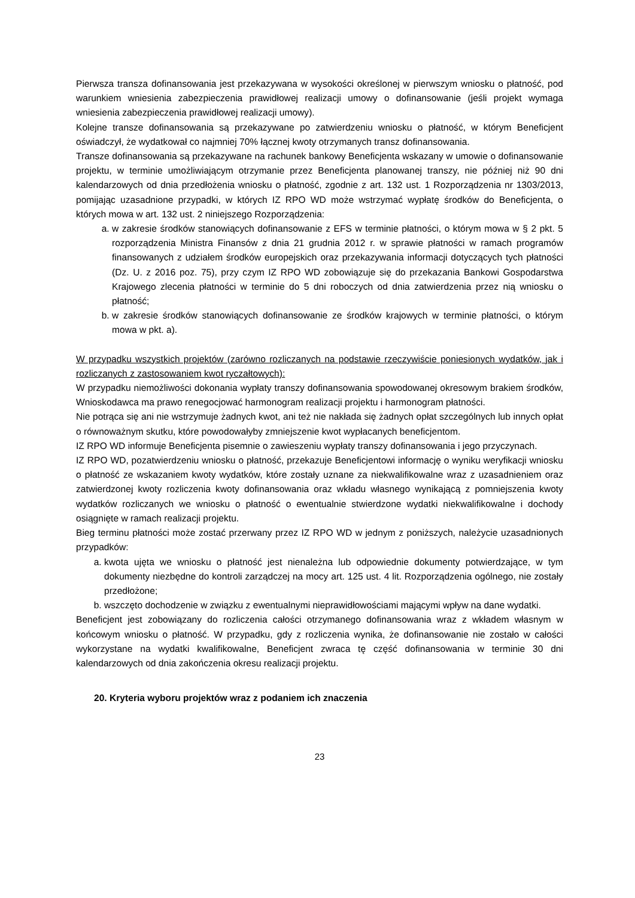Pierwsza transza dofinansowania jest przekazywana w wysokości określonej w pierwszym wniosku o płatność, pod warunkiem wniesienia zabezpieczenia prawidłowej realizacji umowy o dofinansowanie (jeśli projekt wymaga wniesienia zabezpieczenia prawidłowej realizacji umowy).
Kolejne transze dofinansowania są przekazywane po zatwierdzeniu wniosku o płatność, w którym Beneficjent oświadczył, że wydatkował co najmniej 70% łącznej kwoty otrzymanych transz dofinansowania.
Transze dofinansowania są przekazywane na rachunek bankowy Beneficjenta wskazany w umowie o dofinansowanie projektu, w terminie umożliwiającym otrzymanie przez Beneficjenta planowanej transzy, nie później niż 90 dni kalendarzowych od dnia przedłożenia wniosku o płatność, zgodnie z art. 132 ust. 1 Rozporządzenia nr 1303/2013, pomijając uzasadnione przypadki, w których IZ RPO WD może wstrzymać wypłatę środków do Beneficjenta, o których mowa w art. 132 ust. 2 niniejszego Rozporządzenia:
a. w zakresie środków stanowiących dofinansowanie z EFS w terminie płatności, o którym mowa w § 2 pkt. 5 rozporządzenia Ministra Finansów z dnia 21 grudnia 2012 r. w sprawie płatności w ramach programów finansowanych z udziałem środków europejskich oraz przekazywania informacji dotyczących tych płatności (Dz. U. z 2016 poz. 75), przy czym IZ RPO WD zobowiązuje się do przekazania Bankowi Gospodarstwa Krajowego zlecenia płatności w terminie do 5 dni roboczych od dnia zatwierdzenia przez nią wniosku o płatność;
b. w zakresie środków stanowiących dofinansowanie ze środków krajowych w terminie płatności, o którym mowa w pkt. a).
W przypadku wszystkich projektów (zarówno rozliczanych na podstawie rzeczywiście poniesionych wydatków, jak i rozliczanych z zastosowaniem kwot ryczałtowych):
W przypadku niemożliwości dokonania wypłaty transzy dofinansowania spowodowanej okresowym brakiem środków, Wnioskodawca ma prawo renegocjować harmonogram realizacji projektu i harmonogram płatności.
Nie potrąca się ani nie wstrzymuje żadnych kwot, ani też nie nakłada się żadnych opłat szczególnych lub innych opłat o równoważnym skutku, które powodowałyby zmniejszenie kwot wypłacanych beneficjentom.
IZ RPO WD informuje Beneficjenta pisemnie o zawieszeniu wypłaty transzy dofinansowania i jego przyczynach.
IZ RPO WD, pozatwierdzeniu wniosku o płatność, przekazuje Beneficjentowi informację o wyniku weryfikacji wniosku o płatność ze wskazaniem kwoty wydatków, które zostały uznane za niekwalifikowalne wraz z uzasadnieniem oraz zatwierdzonej kwoty rozliczenia kwoty dofinansowania oraz wkładu własnego wynikającą z pomniejszenia kwoty wydatków rozliczanych we wniosku o płatność o ewentualnie stwierdzone wydatki niekwalifikowalne i dochody osiągnięte w ramach realizacji projektu.
Bieg terminu płatności może zostać przerwany przez IZ RPO WD w jednym z poniższych, należycie uzasadnionych przypadków:
a. kwota ujęta we wniosku o płatność jest nienależna lub odpowiednie dokumenty potwierdzające, w tym dokumenty niezbędne do kontroli zarządczej na mocy art. 125 ust. 4 lit. Rozporządzenia ogólnego, nie zostały przedłożone;
b. wszczęto dochodzenie w związku z ewentualnymi nieprawidłowościami mającymi wpływ na dane wydatki.
Beneficjent jest zobowiązany do rozliczenia całości otrzymanego dofinansowania wraz z wkładem własnym w końcowym wniosku o płatność. W przypadku, gdy z rozliczenia wynika, że dofinansowanie nie zostało w całości wykorzystane na wydatki kwalifikowalne, Beneficjent zwraca tę część dofinansowania w terminie 30 dni kalendarzowych od dnia zakończenia okresu realizacji projektu.
20. Kryteria wyboru projektów wraz z podaniem ich znaczenia
23